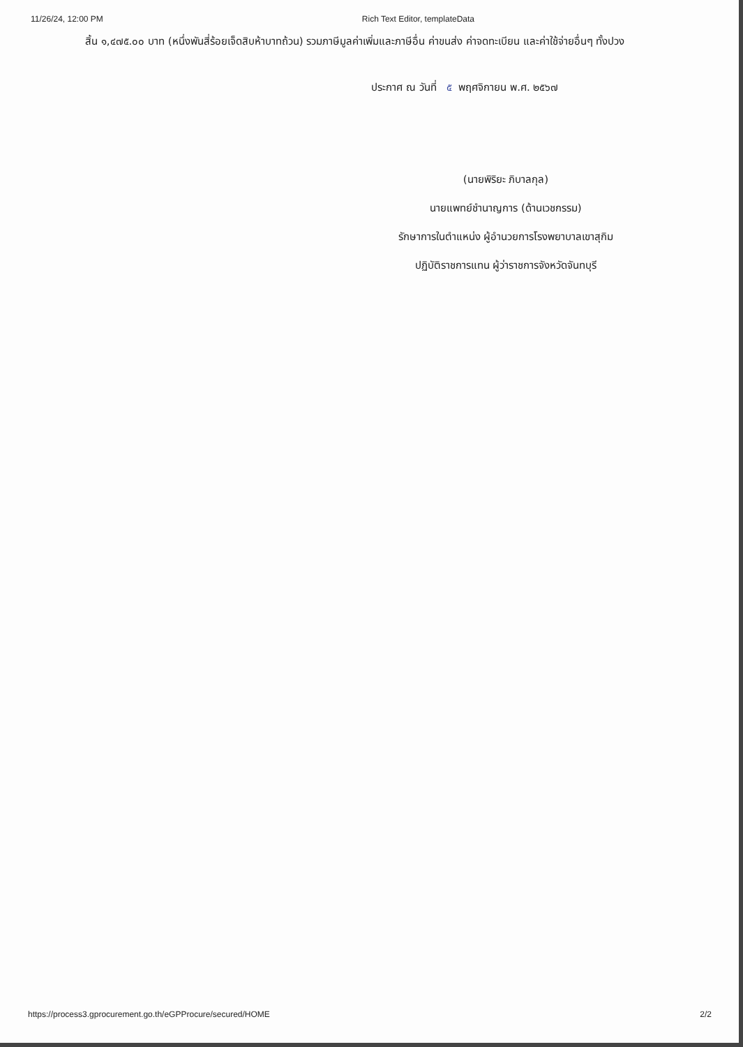11/26/24, 12:00 PM Rich Text Editor, templateData
สิ้น ๑,๔๗๕.๐๐ บาท (หนึ่งพันสี่ร้อยเจ็ดสิบห้าบาทถ้วน) รวมภาษีมูลค่าเพิ่มและภาษีอื่น ค่าขนส่ง ค่าจดทะเบียน และค่าใช้จ่ายอื่นๆ ทั้งปวง
ประกาศ ณ วันที่ ๕ พฤศจิกายน พ.ศ. ๒๕๖๗
(นายพิริยะ ภิบาลกุล)
นายแพทย์ชำนาญการ (ด้านเวชกรรม)
รักษาการในตำแหน่ง ผู้อำนวยการโรงพยาบาลเขาสุกิม
ปฏิบัติราชการแทน ผู้ว่าราชการจังหวัดจันทบุรี
https://process3.gprocurement.go.th/eGPProcure/secured/HOME 2/2